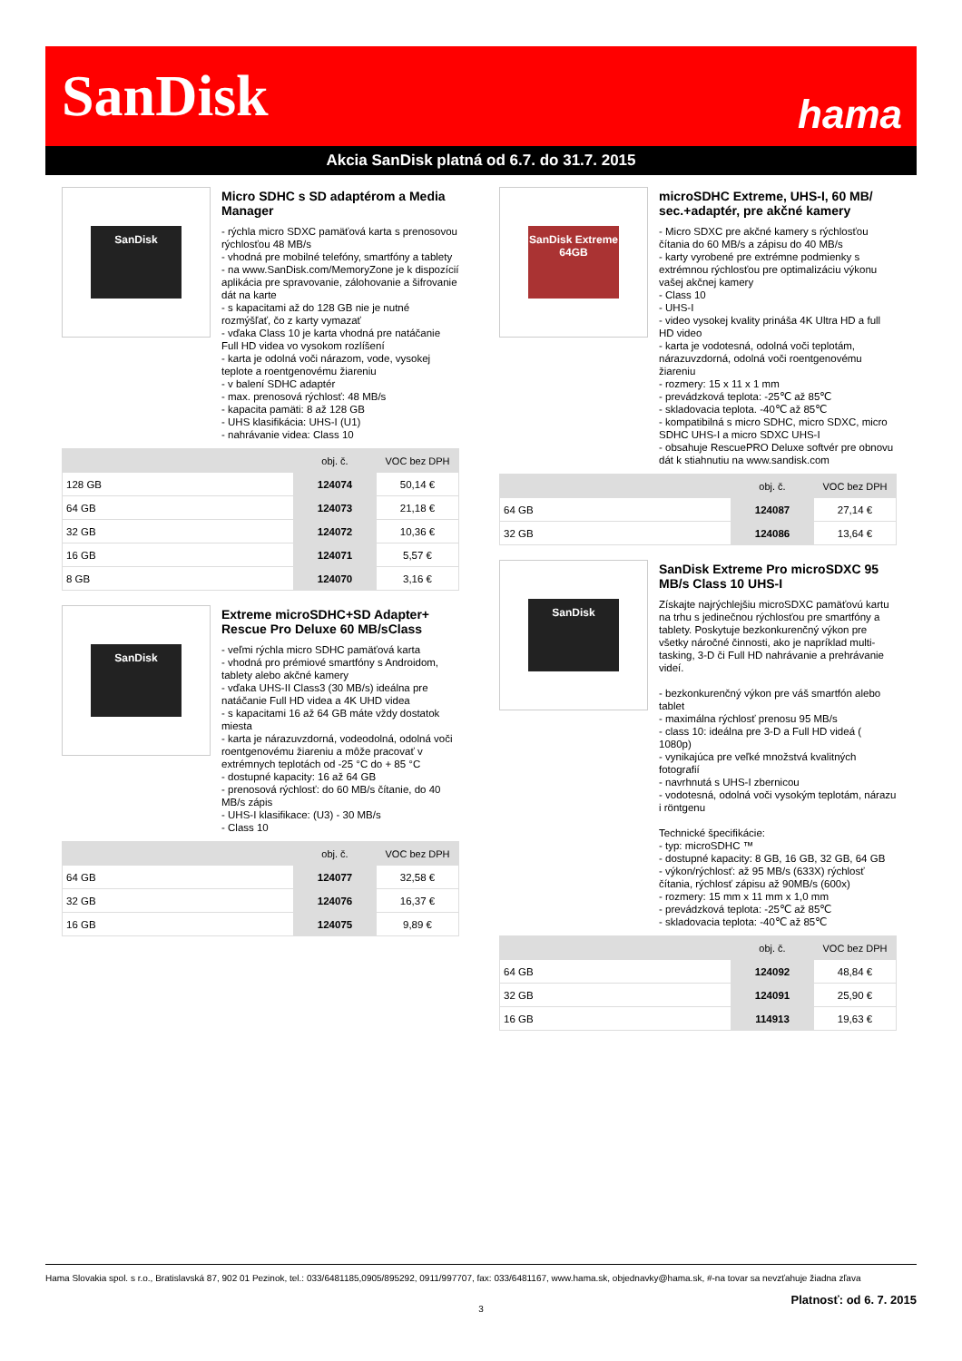SanDisk hama
Akcia SanDisk platná od 6.7. do 31.7. 2015
SanDisk
Micro SDHC s SD adaptérom a Media Manager
- rýchla micro SDXC pamäťová karta s prenosovou rýchlosťou 48 MB/s
- vhodná pre mobilné telefóny, smartfóny a tablety
- na www.SanDisk.com/MemoryZone je k dispozícií aplikácia pre spravovanie, zálohovanie a šifrovanie dát na karte
- s kapacitami až do 128 GB nie je nutné rozmýšľať, čo z karty vymazať
- vďaka Class 10 je karta vhodná pre natáčanie Full HD videa vo vysokom rozlíšení
- karta je odolná voči nárazom, vode, vysokej teplote a roentgenovému žiareniu
- v balení SDHC adaptér
- max. prenosová rýchlosť: 48 MB/s
- kapacita pamäti: 8 až 128 GB
- UHS klasifikácia: UHS-I (U1)
- nahrávanie videa: Class 10
| | obj. č. | VOC bez DPH |
| --- | --- | --- |
| 128 GB | 124074 | 50,14 € |
| 64 GB | 124073 | 21,18 € |
| 32 GB | 124072 | 10,36 € |
| 16 GB | 124071 | 5,57 € |
| 8 GB | 124070 | 3,16 € |
SanDisk
Extreme microSDHC+SD Adapter+ Rescue Pro Deluxe 60 MB/sClass
- veľmi rýchla micro SDHC pamäťová karta
- vhodná pro prémiové smartfóny s Androidom, tablety alebo akčné kamery
- vďaka UHS-II Class3 (30 MB/s) ideálna pre natáčanie Full HD videa a 4K UHD videa
- s kapacitami 16 až 64 GB máte vždy dostatok miesta
- karta je nárazuvzdorná, vodeodolná, odolná voči roentgenovému žiareniu a môže pracovať v extrémnych teplotách od -25 °C do + 85 °C
- dostupné kapacity: 16 až 64 GB
- prenosová rýchlosť: do 60 MB/s čítanie, do 40 MB/s zápis
- UHS-I klasifikace: (U3) - 30 MB/s
- Class 10
| | obj. č. | VOC bez DPH |
| --- | --- | --- |
| 64 GB | 124077 | 32,58 € |
| 32 GB | 124076 | 16,37 € |
| 16 GB | 124075 | 9,89 € |
SanDisk Extreme 64GB
microSDHC Extreme, UHS-I, 60 MB/ sec.+adaptér, pre akčné kamery
- Micro SDXC pre akčné kamery s rýchlosťou čítania do 60 MB/s a zápisu do 40 MB/s
- karty vyrobené pre extrémne podmienky s extrémnou rýchlosťou pre optimalizáciu výkonu vašej akčnej kamery
- Class 10
- UHS-I
- video vysokej kvality prináša 4K Ultra HD a full HD video
- karta je vodotesná, odolná voči teplotám, nárazuvzdorná, odolná voči roentgenovému žiareniu
- rozmery: 15 x 11 x 1 mm
- prevádzková teplota: -25℃ až 85℃
- skladovacia teplota. -40℃ až 85℃
- kompatibilná s micro SDHC, micro SDXC, micro SDHC UHS-I a micro SDXC UHS-I
- obsahuje RescuePRO Deluxe softvér pre obnovu dát k stiahnutiu na www.sandisk.com
| | obj. č. | VOC bez DPH |
| --- | --- | --- |
| 64 GB | 124087 | 27,14 € |
| 32 GB | 124086 | 13,64 € |
SanDisk
SanDisk Extreme Pro microSDXC 95 MB/s Class 10 UHS-I
Získajte najrýchlejšiu microSDXC pamäťovú kartu na trhu s jedinečnou rýchlosťou pre smartfóny a tablety. Poskytuje bezkonkurenčný výkon pre všetky náročné činnosti, ako je napríklad multi-tasking, 3-D či Full HD nahrávanie a prehrávanie videí.
- bezkonkurenčný výkon pre váš smartfón alebo tablet
- maximálna rýchlosť prenosu 95 MB/s
- class 10: ideálna pre 3-D a Full HD videá ( 1080p)
- vynikajúca pre veľké množstvá kvalitných fotografií
- navrhnutá s UHS-I zbernicou
- vodotesná, odolná voči vysokým teplotám, nárazu i röntgenu
Technické špecifikácie:
- typ: microSDHC ™
- dostupné kapacity: 8 GB, 16 GB, 32 GB, 64 GB
- výkon/rýchlosť: až 95 MB/s (633X) rýchlosť čítania, rýchlosť zápisu až 90MB/s (600x)
- rozmery: 15 mm x 11 mm x 1,0 mm
- prevádzková teplota: -25℃ až 85℃
- skladovacia teplota: -40℃ až 85℃
| | obj. č. | VOC bez DPH |
| --- | --- | --- |
| 64 GB | 124092 | 48,84 € |
| 32 GB | 124091 | 25,90 € |
| 16 GB | 114913 | 19,63 € |
Hama Slovakia spol. s r.o., Bratislavská 87, 902 01 Pezinok, tel.: 033/6481185,0905/895292, 0911/997707, fax: 033/6481167, www.hama.sk, objednavky@hama.sk, #-na tovar sa nevzťahuje žiadna zľava
Platnosť: od 6. 7. 2015
3